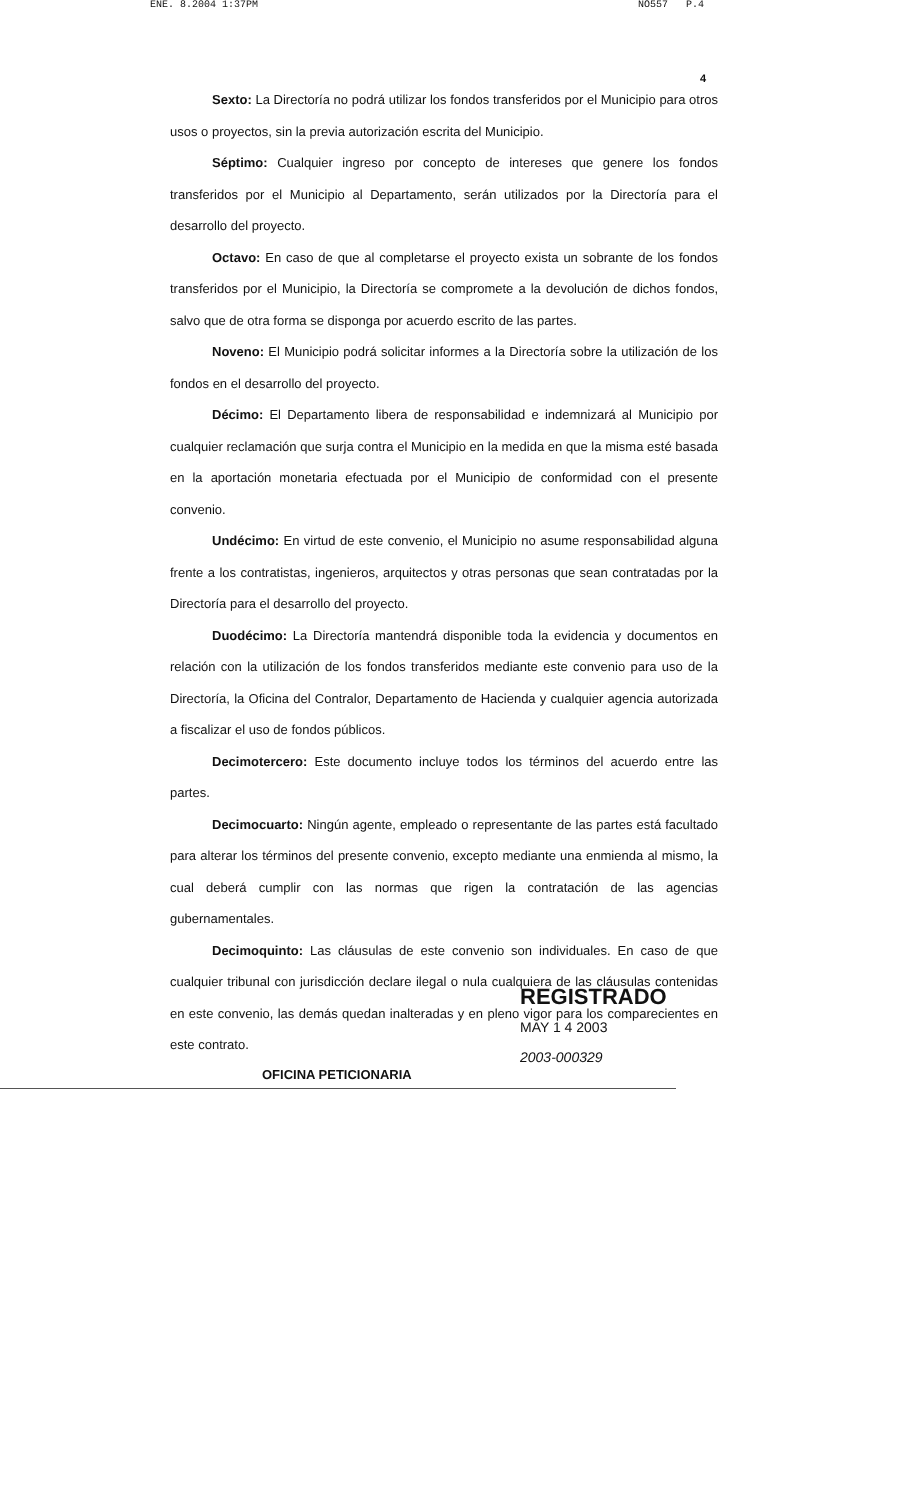ENE. 8.2004 1:37PM NO557 P.4
4
Sexto: La Directoría no podrá utilizar los fondos transferidos por el Municipio para otros usos o proyectos, sin la previa autorización escrita del Municipio.
Séptimo: Cualquier ingreso por concepto de intereses que genere los fondos transferidos por el Municipio al Departamento, serán utilizados por la Directoría para el desarrollo del proyecto.
Octavo: En caso de que al completarse el proyecto exista un sobrante de los fondos transferidos por el Municipio, la Directoría se compromete a la devolución de dichos fondos, salvo que de otra forma se disponga por acuerdo escrito de las partes.
Noveno: El Municipio podrá solicitar informes a la Directoría sobre la utilización de los fondos en el desarrollo del proyecto.
Décimo: El Departamento libera de responsabilidad e indemnizará al Municipio por cualquier reclamación que surja contra el Municipio en la medida en que la misma esté basada en la aportación monetaria efectuada por el Municipio de conformidad con el presente convenio.
Undécimo: En virtud de este convenio, el Municipio no asume responsabilidad alguna frente a los contratistas, ingenieros, arquitectos y otras personas que sean contratadas por la Directoría para el desarrollo del proyecto.
Duodécimo: La Directoría mantendrá disponible toda la evidencia y documentos en relación con la utilización de los fondos transferidos mediante este convenio para uso de la Directoría, la Oficina del Contralor, Departamento de Hacienda y cualquier agencia autorizada a fiscalizar el uso de fondos públicos.
Decimotercero: Este documento incluye todos los términos del acuerdo entre las partes.
Decimocuarto: Ningún agente, empleado o representante de las partes está facultado para alterar los términos del presente convenio, excepto mediante una enmienda al mismo, la cual deberá cumplir con las normas que rigen la contratación de las agencias gubernamentales.
Decimoquinto: Las cláusulas de este convenio son individuales. En caso de que cualquier tribunal con jurisdicción declare ilegal o nula cualquiera de las cláusulas contenidas en este convenio, las demás quedan inalteradas y en pleno vigor para los comparecientes en este contrato.
OFICINA PETICIONARIA
REGISTRADO
MAY 1 4 2003
2003-000329